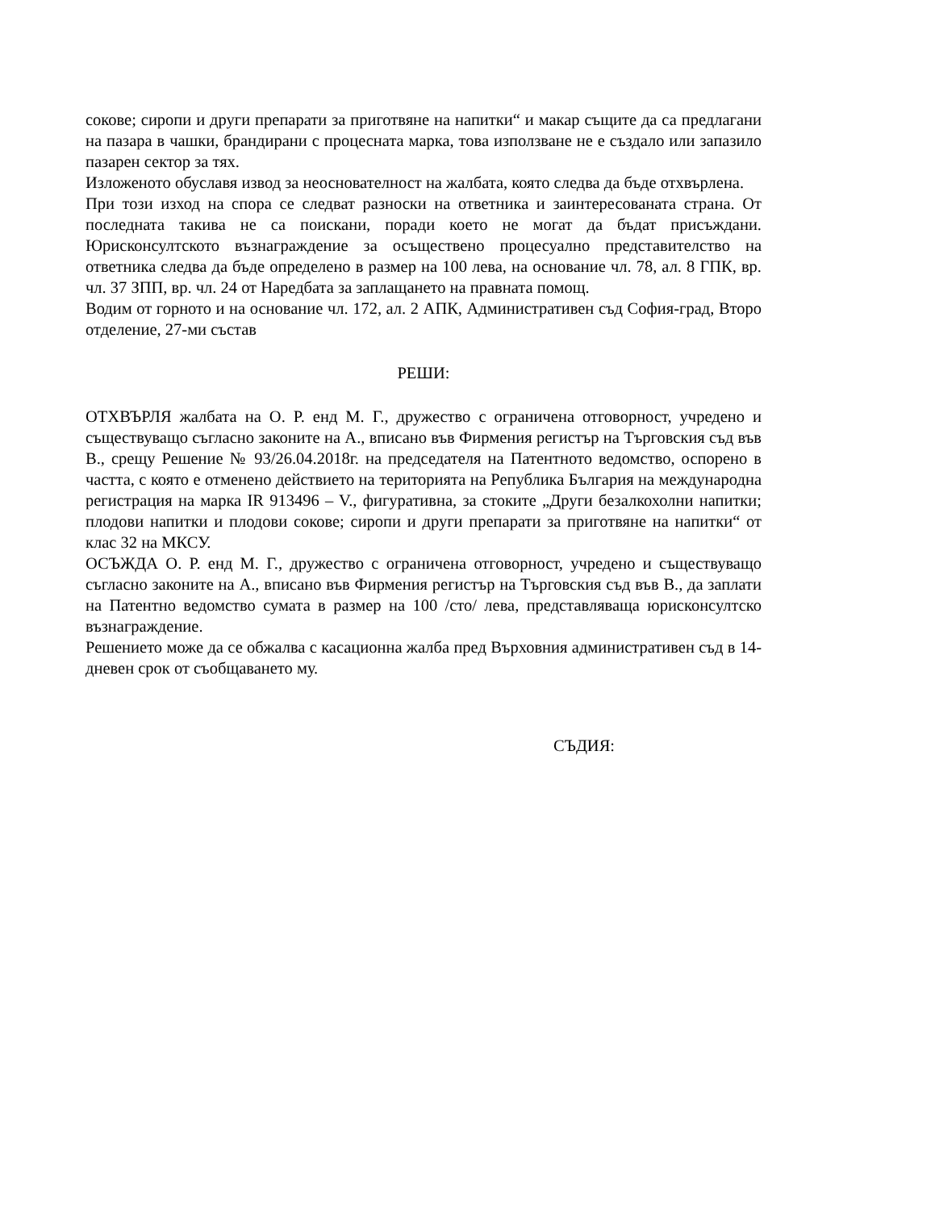сокове; сиропи и други препарати за приготвяне на напитки“ и макар същите да са предлагани на пазара в чашки, брандирани с процесната марка, това използване не е създало или запазило пазарен сектор за тях.
Изложеното обуславя извод за неоснователност на жалбата, която следва да бъде отхвърлена.
При този изход на спора се следват разноски на ответника и заинтересованата страна. От последната такива не са поискани, поради което не могат да бъдат присъждани. Юрисконсултското възнаграждение за осъществено процесуално представителство на ответника следва да бъде определено в размер на 100 лева, на основание чл. 78, ал. 8 ГПК, вр. чл. 37 ЗПП, вр. чл. 24 от Наредбата за заплащането на правната помощ.
Водим от горното и на основание чл. 172, ал. 2 АПК, Административен съд София-град, Второ отделение, 27-ми състав
РЕШИ:
ОТХВЪРЛЯ жалбата на О. Р. енд М. Г., дружество с ограничена отговорност, учредено и съществуващо съгласно законите на А., вписано във Фирмения регистър на Търговския съд във В., срещу Решение № 93/26.04.2018г. на председателя на Патентното ведомство, оспорено в частта, с която е отменено действието на територията на Република България на международна регистрация на марка IR 913496 – V., фигуративна, за стоките „Други безалкохолни напитки; плодови напитки и плодови сокове; сиропи и други препарати за приготвяне на напитки“ от клас 32 на МКСУ.
ОСЪЖДА О. Р. енд М. Г., дружество с ограничена отговорност, учредено и съществуващо съгласно законите на А., вписано във Фирмения регистър на Търговския съд във В., да заплати на Патентно ведомство сумата в размер на 100 /сто/ лева, представляваща юрисконсултско възнаграждение.
Решението може да се обжалва с касационна жалба пред Върховния административен съд в 14-дневен срок от съобщаването му.
СЪДИЯ: